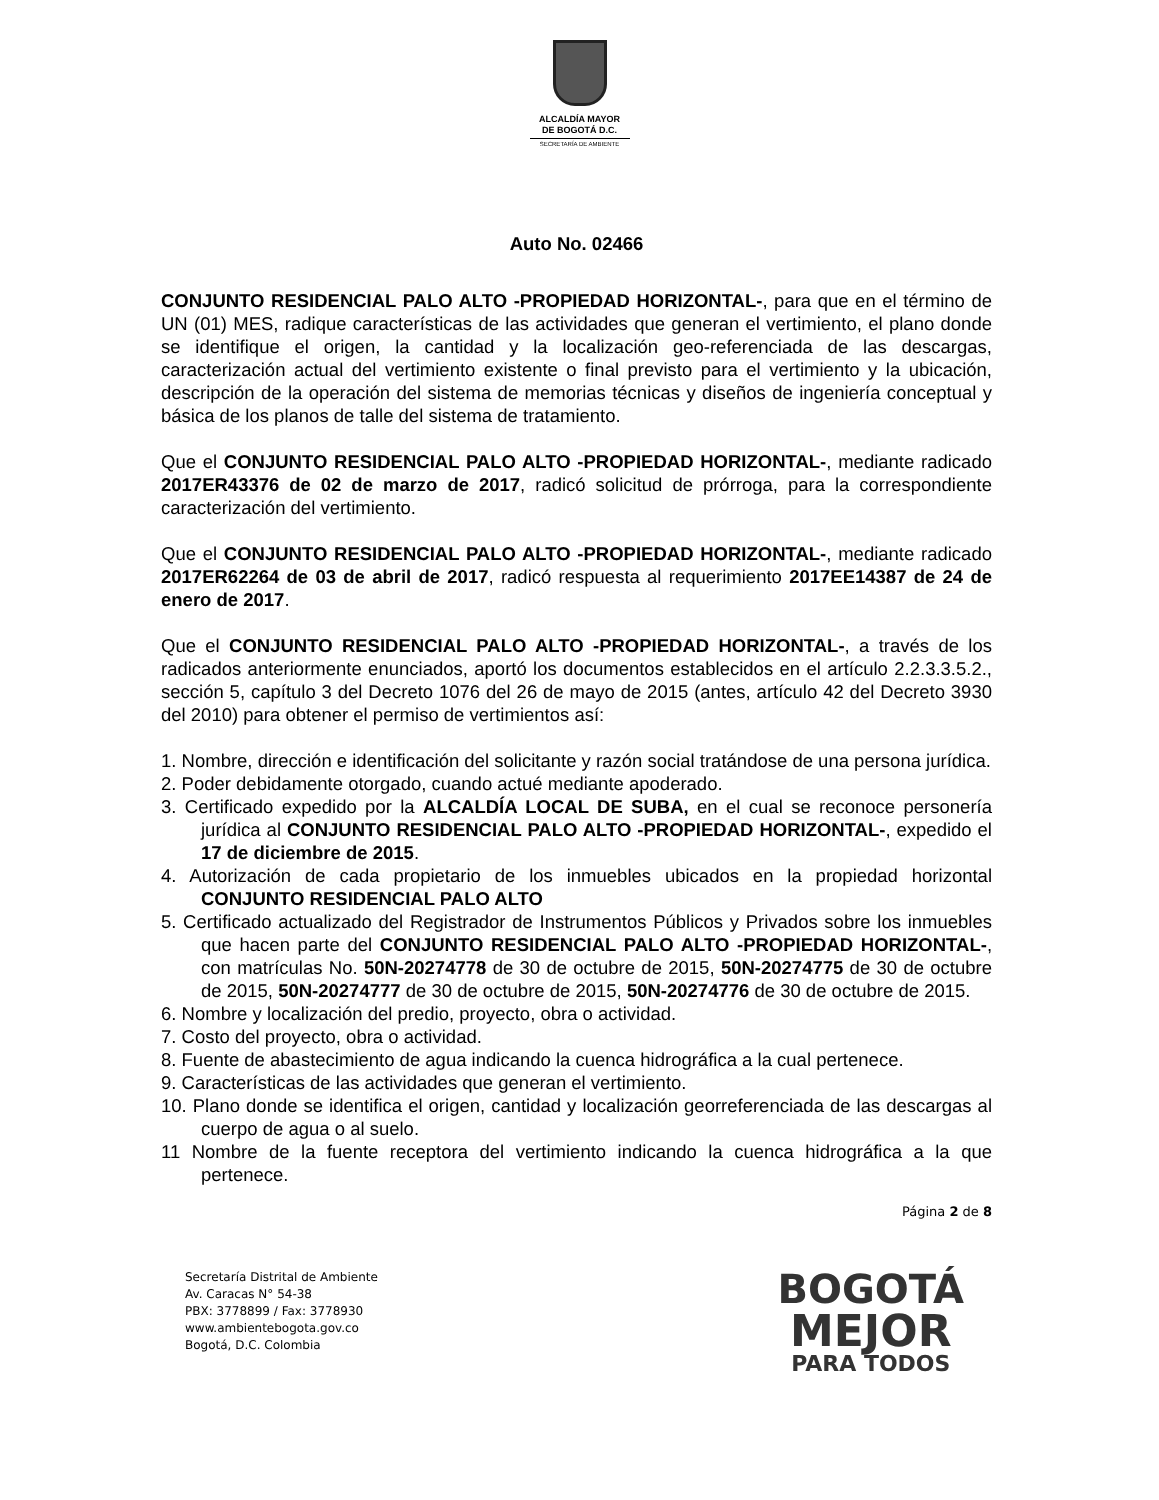ALCALDÍA MAYOR
DE BOGOTÁ D.C.
SECRETARÍA DE AMBIENTE
Auto No. 02466
CONJUNTO RESIDENCIAL PALO ALTO -PROPIEDAD HORIZONTAL-, para que en el término de UN (01) MES, radique características de las actividades que generan el vertimiento, el plano donde se identifique el origen, la cantidad y la localización geo-referenciada de las descargas, caracterización actual del vertimiento existente o final previsto para el vertimiento y la ubicación, descripción de la operación del sistema de memorias técnicas y diseños de ingeniería conceptual y básica de los planos de talle del sistema de tratamiento.
Que el CONJUNTO RESIDENCIAL PALO ALTO -PROPIEDAD HORIZONTAL-, mediante radicado 2017ER43376 de 02 de marzo de 2017, radicó solicitud de prórroga, para la correspondiente caracterización del vertimiento.
Que el CONJUNTO RESIDENCIAL PALO ALTO -PROPIEDAD HORIZONTAL-, mediante radicado 2017ER62264 de 03 de abril de 2017, radicó respuesta al requerimiento 2017EE14387 de 24 de enero de 2017.
Que el CONJUNTO RESIDENCIAL PALO ALTO -PROPIEDAD HORIZONTAL-, a través de los radicados anteriormente enunciados, aportó los documentos establecidos en el artículo 2.2.3.3.5.2., sección 5, capítulo 3 del Decreto 1076 del 26 de mayo de 2015 (antes, artículo 42 del Decreto 3930 del 2010) para obtener el permiso de vertimientos así:
1. Nombre, dirección e identificación del solicitante y razón social tratándose de una persona jurídica.
2. Poder debidamente otorgado, cuando actué mediante apoderado.
3. Certificado expedido por la ALCALDÍA LOCAL DE SUBA, en el cual se reconoce personería jurídica al CONJUNTO RESIDENCIAL PALO ALTO -PROPIEDAD HORIZONTAL-, expedido el 17 de diciembre de 2015.
4. Autorización de cada propietario de los inmuebles ubicados en la propiedad horizontal CONJUNTO RESIDENCIAL PALO ALTO
5. Certificado actualizado del Registrador de Instrumentos Públicos y Privados sobre los inmuebles que hacen parte del CONJUNTO RESIDENCIAL PALO ALTO -PROPIEDAD HORIZONTAL-, con matrículas No. 50N-20274778 de 30 de octubre de 2015, 50N-20274775 de 30 de octubre de 2015, 50N-20274777 de 30 de octubre de 2015, 50N-20274776 de 30 de octubre de 2015.
6. Nombre y localización del predio, proyecto, obra o actividad.
7. Costo del proyecto, obra o actividad.
8. Fuente de abastecimiento de agua indicando la cuenca hidrográfica a la cual pertenece.
9. Características de las actividades que generan el vertimiento.
10. Plano donde se identifica el origen, cantidad y localización georreferenciada de las descargas al cuerpo de agua o al suelo.
11 Nombre de la fuente receptora del vertimiento indicando la cuenca hidrográfica a la que pertenece.
Página 2 de 8
Secretaría Distrital de Ambiente
Av. Caracas N° 54-38
PBX: 3778899 / Fax: 3778930
www.ambientebogota.gov.co
Bogotá, D.C. Colombia
BOGOTÁ
MEJOR
PARA TODOS